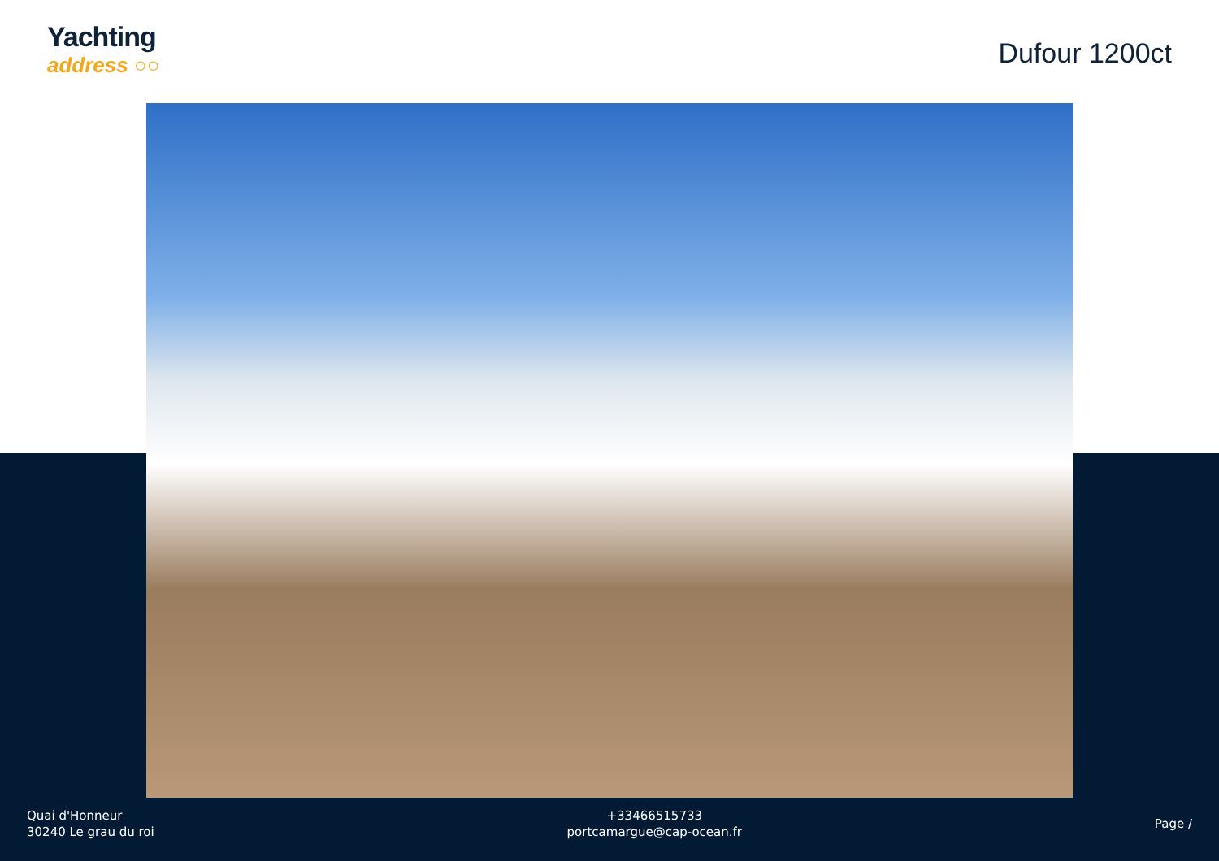Yachting
address ○○
Dufour 1200ct
Quai d'Honneur
30240 Le grau du roi
+33466515733
portcamargue@cap-ocean.fr
Page /